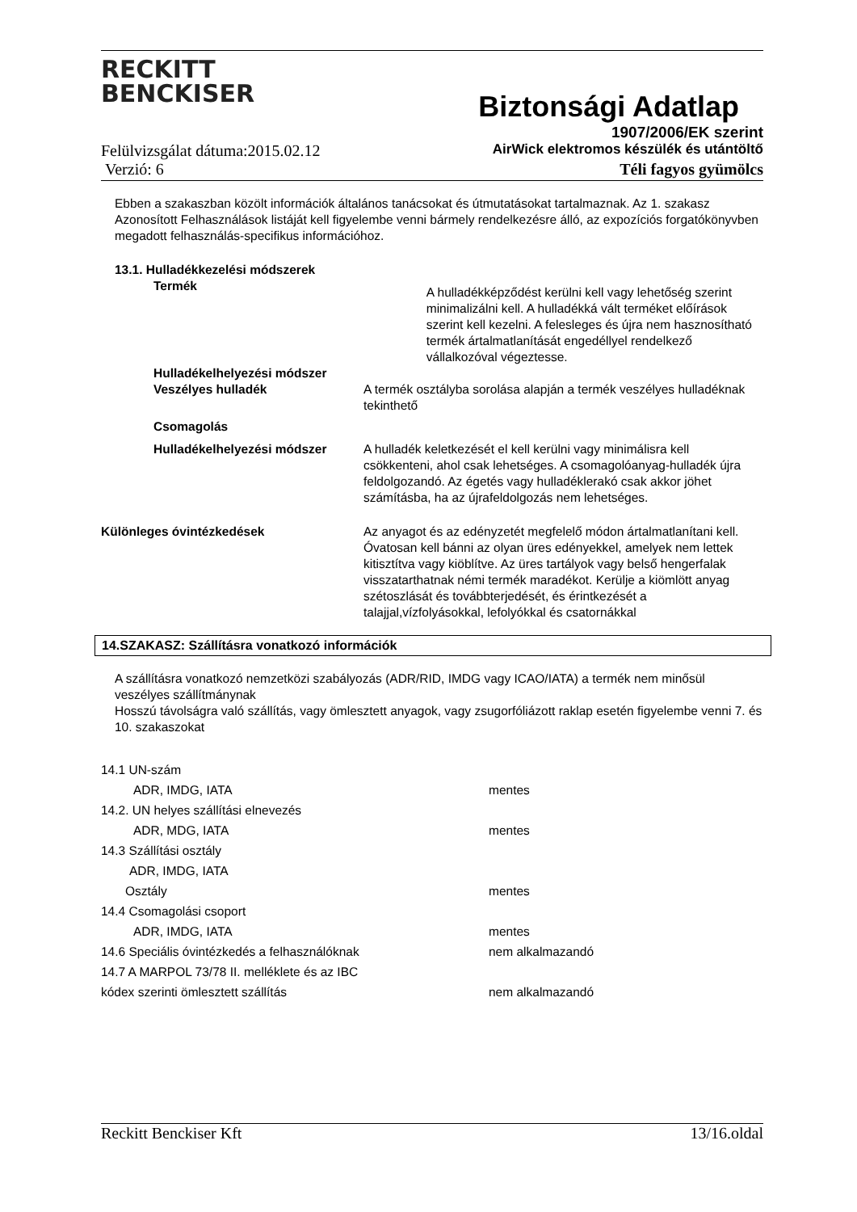RECKITT
BENCKISER
Biztonsági Adatlap
1907/2006/EK szerint
Felülvizsgálat dátuma:2015.02.12 AirWick elektromos készülék és utántöltő
Verzió: 6 Téli fagyos gyümölcs
Ebben a szakaszban közölt információk általános tanácsokat és útmutatásokat tartalmaznak. Az 1. szakasz Azonosított Felhasználások listáját kell figyelembe venni bármely rendelkezésre álló, az expozíciós forgatókönyvben megadott felhasználás-specifikus információhoz.
13.1. Hulladékkezelési módszerek
Termék
A hulladékképződést kerülni kell vagy lehetőség szerint minimalizálni kell. A hulladékká vált terméket előírások szerint kell kezelni. A felesleges és újra nem hasznosítható termék ártalmatlanítását engedéllyel rendelkező vállalkozóval végeztesse.
Hulladékelhelyezési módszer
Veszélyes hulladék A termék osztályba sorolása alapján a termék veszélyes hulladéknak tekinthető
Csomagolás
Hulladékelhelyezési módszer A hulladék keletkezését el kell kerülni vagy minimálisra kell csökkenteni, ahol csak lehetséges. A csomagolóanyag-hulladék újra feldolgozandó. Az égetés vagy hulladéklerakó csak akkor jöhet számításba, ha az újrafeldolgozás nem lehetséges.
Különleges óvintézkedések Az anyagot és az edényzetét megfelelő módon ártalmatlanítani kell. Óvatosan kell bánni az olyan üres edényekkel, amelyek nem lettek kitisztítva vagy kiöblítve. Az üres tartályok vagy belső hengerfalak visszatarthatnak némi termék maradékot. Kerülje a kiömlött anyag szétoszlását és továbbterjedését, és érintkezését a talajjal,vízfolyásokkal, lefolyókkal és csatornákkal
14.SZAKASZ: Szállításra vonatkozó információk
A szállításra vonatkozó nemzetközi szabályozás (ADR/RID, IMDG vagy ICAO/IATA) a termék nem minősül veszélyes szállítmánynak
Hosszú távolságra való szállítás, vagy ömlesztett anyagok, vagy zsugorfóliázott raklap esetén figyelembe venni 7. és 10. szakaszokat
14.1 UN-szám
ADR, IMDG, IATA mentes
14.2. UN helyes szállítási elnevezés
ADR, MDG, IATA mentes
14.3 Szállítási osztály
ADR, IMDG, IATA
Osztály mentes
14.4 Csomagolási csoport
ADR, IMDG, IATA mentes
14.6 Speciális óvintézkedés a felhasználóknak nem alkalmazandó
14.7 A MARPOL 73/78 II. melléklete és az IBC
kódex szerinti ömlesztett szállítás nem alkalmazandó
Reckitt Benckiser Kft 13/16.oldal